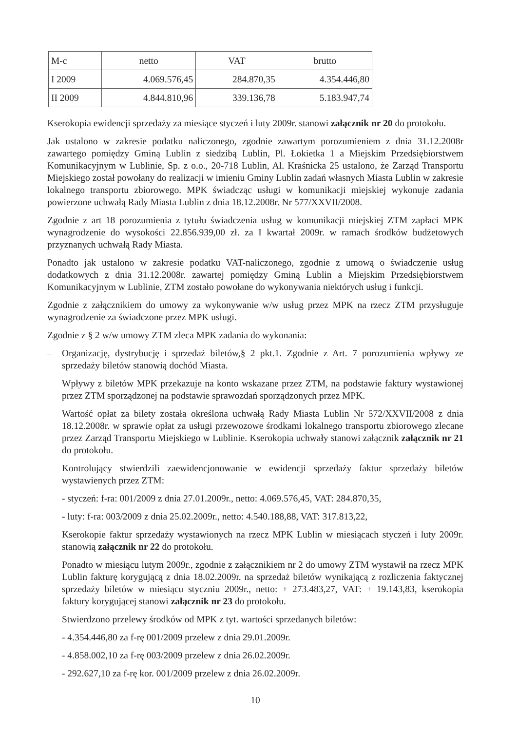| M-c | netto | VAT | brutto |
| I 2009 | 4.069.576,45 | 284.870,35 | 4.354.446,80 |
| II 2009 | 4.844.810,96 | 339.136,78 | 5.183.947,74 |
Kserokopia ewidencji sprzedaży za miesiące styczeń i luty 2009r. stanowi załącznik nr 20 do protokołu.
Jak ustalono w zakresie podatku naliczonego, zgodnie zawartym porozumieniem z dnia 31.12.2008r zawartego pomiędzy Gminą Lublin z siedzibą Lublin, Pl. Łokietka 1 a Miejskim Przedsiębiorstwem Komunikacyjnym w Lublinie, Sp. z o.o., 20-718 Lublin, Al. Kraśnicka 25 ustalono, że Zarząd Transportu Miejskiego został powołany do realizacji w imieniu Gminy Lublin zadań własnych Miasta Lublin w zakresie lokalnego transportu zbiorowego. MPK świadcząc usługi w komunikacji miejskiej wykonuje zadania powierzone uchwałą Rady Miasta Lublin z dnia 18.12.2008r. Nr 577/XXVII/2008.
Zgodnie z art 18 porozumienia z tytułu świadczenia usług w komunikacji miejskiej ZTM zapłaci MPK wynagrodzenie do wysokości 22.856.939,00 zł. za I kwartał 2009r. w ramach środków budżetowych przyznanych uchwałą Rady Miasta.
Ponadto jak ustalono w zakresie podatku VAT-naliczonego, zgodnie z umową o świadczenie usług dodatkowych z dnia 31.12.2008r. zawartej pomiędzy Gminą Lublin a Miejskim Przedsiębiorstwem Komunikacyjnym w Lublinie, ZTM zostało powołane do wykonywania niektórych usług i funkcji.
Zgodnie z załącznikiem do umowy za wykonywanie w/w usług przez MPK na rzecz ZTM przysługuje wynagrodzenie za świadczone przez MPK usługi.
Zgodnie z § 2 w/w umowy ZTM zleca MPK zadania do wykonania:
– Organizację, dystrybucję i sprzedaż biletów,§ 2 pkt.1. Zgodnie z Art. 7 porozumienia wpływy ze sprzedaży biletów stanowią dochód Miasta.
Wpływy z biletów MPK przekazuje na konto wskazane przez ZTM, na podstawie faktury wystawionej przez ZTM sporządzonej na podstawie sprawozdań sporządzonych przez MPK.
Wartość opłat za bilety została określona uchwałą Rady Miasta Lublin Nr 572/XXVII/2008 z dnia 18.12.2008r. w sprawie opłat za usługi przewozowe środkami lokalnego transportu zbiorowego zlecane przez Zarząd Transportu Miejskiego w Lublinie. Kserokopia uchwały stanowi załącznik załącznik nr 21 do protokołu.
Kontrolujący stwierdzili zaewidencjonowanie w ewidencji sprzedaży faktur sprzedaży biletów wystawienych przez ZTM:
- styczeń: f-ra: 001/2009 z dnia 27.01.2009r., netto: 4.069.576,45, VAT: 284.870,35,
- luty: f-ra: 003/2009 z dnia 25.02.2009r., netto: 4.540.188,88, VAT: 317.813,22,
Kserokopie faktur sprzedaży wystawionych na rzecz MPK Lublin w miesiącach styczeń i luty 2009r. stanowią załącznik nr 22 do protokołu.
Ponadto w miesiącu lutym 2009r., zgodnie z załącznikiem nr 2 do umowy ZTM wystawił na rzecz MPK Lublin fakturę korygującą z dnia 18.02.2009r. na sprzedaż biletów wynikającą z rozliczenia faktycznej sprzedaży biletów w miesiącu styczniu 2009r., netto: + 273.483,27, VAT: + 19.143,83, kserokopia faktury korygującej stanowi załącznik nr 23 do protokołu.
Stwierdzono przelewy środków od MPK z tyt. wartości sprzedanych biletów:
- 4.354.446,80 za f-rę 001/2009 przelew z dnia 29.01.2009r.
- 4.858.002,10 za f-rę 003/2009 przelew z dnia 26.02.2009r.
- 292.627,10 za f-rę kor. 001/2009 przelew z dnia 26.02.2009r.
10